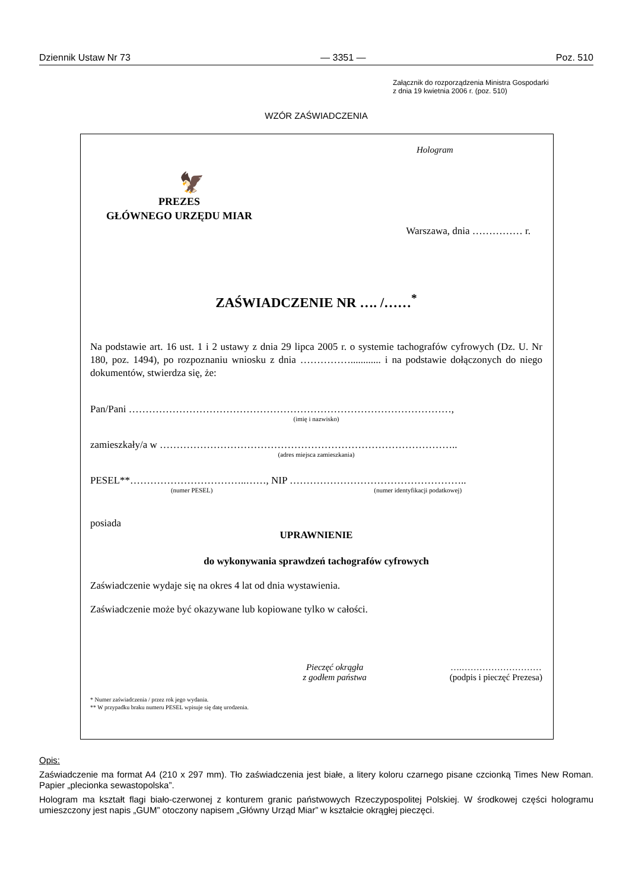Dziennik Ustaw Nr 73 — 3351 — Poz. 510
Załącznik do rozporządzenia Ministra Gospodarki
z dnia 19 kwietnia 2006 r. (poz. 510)
WZÓR ZAŚWIADCZENIA
Hologram
🦅
PREZES
GŁÓWNEGO URZĘDU MIAR
Warszawa, dnia …………… r.
ZAŚWIADCZENIE NR …. /……<sup>*</sup>
Na podstawie art. 16 ust. 1 i 2 ustawy z dnia 29 lipca 2005 r. o systemie tachografów cyfrowych (Dz. U. Nr 180, poz. 1494), po rozpoznaniu wniosku z dnia ……………............ i na podstawie dołączonych do niego dokumentów, stwierdza się, że:
Pan/Pani ……………………………………………………………………………………,
(imię i nazwisko)
zamieszkały/a w ……………………………………………………………………………..
(adres miejsca zamieszkania)
PESEL**……………………………..……, NIP ……………………………………………..
(numer PESEL) (numer identyfikacji podatkowej)
posiada
UPRAWNIENIE
do wykonywania sprawdzeń tachografów cyfrowych
Zaświadczenie wydaje się na okres 4 lat od dnia wystawienia.
Zaświadczenie może być okazywane lub kopiowane tylko w całości.
Pieczęć okrągła
z godłem państwa
….………………………
(podpis i pieczęć Prezesa)
* Numer zaświadczenia / przez rok jego wydania.
** W przypadku braku numeru PESEL wpisuje się datę urodzenia.
Opis:
Zaświadczenie ma format A4 (210 x 297 mm). Tło zaświadczenia jest białe, a litery koloru czarnego pisane czcionką Times New Roman. Papier „plecionka sewastopolska”.
Hologram ma kształt flagi biało-czerwonej z konturem granic państwowych Rzeczypospolitej Polskiej. W środkowej części hologramu umieszczony jest napis „GUM” otoczony napisem „Główny Urząd Miar” w kształcie okrągłej pieczęci.